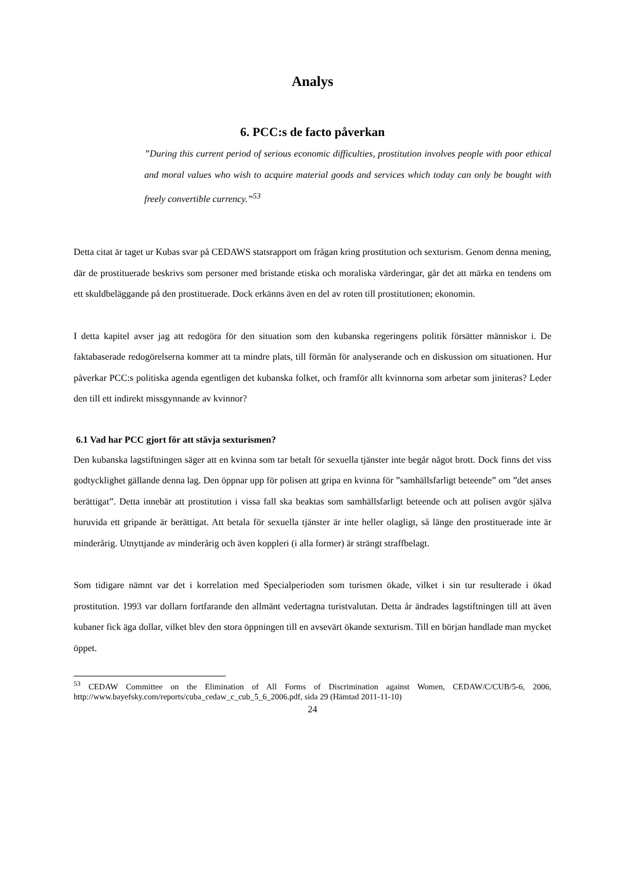Analys
6. PCC:s de facto påverkan
”During this current period of serious economic difficulties, prostitution involves people with poor ethical and moral values who wish to acquire material goods and services which today can only be bought with freely convertible currency.”<sup>53</sup>
Detta citat är taget ur Kubas svar på CEDAWS statsrapport om frågan kring prostitution och sexturism. Genom denna mening, där de prostituerade beskrivs som personer med bristande etiska och moraliska värderingar, går det att märka en tendens om ett skuldbeläggande på den prostituerade. Dock erkänns även en del av roten till prostitutionen; ekonomin.
I detta kapitel avser jag att redogöra för den situation som den kubanska regeringens politik försätter människor i. De faktabaserade redogörelserna kommer att ta mindre plats, till förmån för analyserande och en diskussion om situationen. Hur påverkar PCC:s politiska agenda egentligen det kubanska folket, och framför allt kvinnorna som arbetar som jiniteras? Leder den till ett indirekt missgynnande av kvinnor?
6.1 Vad har PCC gjort för att stävja sexturismen?
Den kubanska lagstiftningen säger att en kvinna som tar betalt för sexuella tjänster inte begår något brott. Dock finns det viss godtycklighet gällande denna lag. Den öppnar upp för polisen att gripa en kvinna för ”samhällsfarligt beteende” om ”det anses berättigat”. Detta innebär att prostitution i vissa fall ska beaktas som samhällsfarligt beteende och att polisen avgör själva huruvida ett gripande är berättigat. Att betala för sexuella tjänster är inte heller olagligt, så länge den prostituerade inte är minderårig. Utnyttjande av minderårig och även koppleri (i alla former) är strängt straffbelagt.
Som tidigare nämnt var det i korrelation med Specialperioden som turismen ökade, vilket i sin tur resulterade i ökad prostitution. 1993 var dollarn fortfarande den allmänt vedertagna turistvalutan. Detta år ändrades lagstiftningen till att även kubaner fick äga dollar, vilket blev den stora öppningen till en avsevärt ökande sexturism. Till en början handlade man mycket öppet.
<sup>53</sup> CEDAW Committee on the Elimination of All Forms of Discrimination against Women, CEDAW/C/CUB/5-6, 2006, http://www.bayefsky.com/reports/cuba_cedaw_c_cub_5_6_2006.pdf, sida 29 (Hämtad 2011-11-10)
24